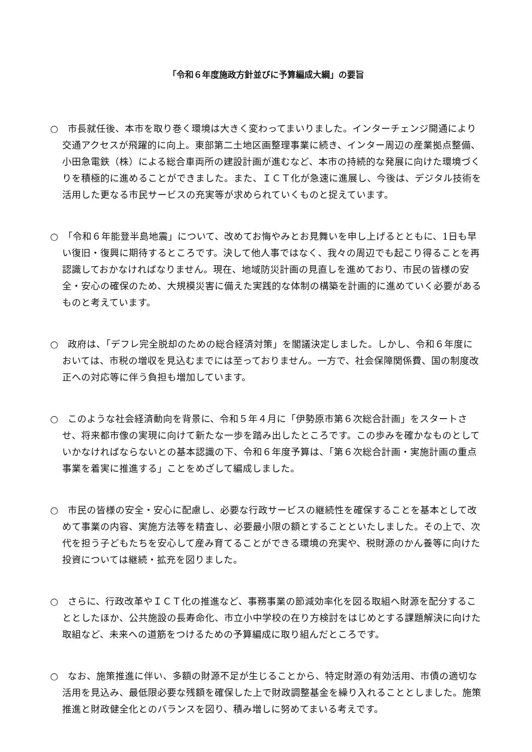「令和６年度施政方針並びに予算編成大綱」の要旨
○　市長就任後、本市を取り巻く環境は大きく変わってまいりました。インターチェンジ開通により交通アクセスが飛躍的に向上。東部第二土地区画整理事業に続き、インター周辺の産業拠点整備、小田急電鉄（株）による総合車両所の建設計画が進むなど、本市の持続的な発展に向けた環境づくりを積極的に進めることができました。また、ＩＣＴ化が急速に進展し、今後は、デジタル技術を活用した更なる市民サービスの充実等が求められていくものと捉えています。
○　「令和６年能登半島地震」について、改めてお悔やみとお見舞いを申し上げるとともに、1日も早い復旧・復興に期待するところです。決して他人事ではなく、我々の周辺でも起こり得ることを再認識しておかなければなりません。現在、地域防災計画の見直しを進めており、市民の皆様の安全・安心の確保のため、大規模災害に備えた実践的な体制の構築を計画的に進めていく必要があるものと考えています。
○　政府は、「デフレ完全脱却のための総合経済対策」を閣議決定しました。しかし、令和６年度においては、市税の増収を見込むまでには至っておりません。一方で、社会保障関係費、国の制度改正への対応等に伴う負担も増加しています。
○　このような社会経済動向を背景に、令和５年４月に「伊勢原市第６次総合計画」をスタートさせ、将来都市像の実現に向けて新たな一歩を踏み出したところです。この歩みを確かなものとしていかなければならないとの基本認識の下、令和６年度予算は、「第６次総合計画・実施計画の重点事業を着実に推進する」ことをめざして編成しました。
○　市民の皆様の安全・安心に配慮し、必要な行政サービスの継続性を確保することを基本として改めて事業の内容、実施方法等を精査し、必要最小限の額とすることといたしました。その上で、次代を担う子どもたちを安心して産み育てることができる環境の充実や、税財源のかん養等に向けた投資については継続・拡充を図りました。
○　さらに、行政改革やＩＣＴ化の推進など、事務事業の節減効率化を図る取組へ財源を配分することとしたほか、公共施設の長寿命化、市立小中学校の在り方検討をはじめとする課題解決に向けた取組など、未来への道筋をつけるための予算編成に取り組んだところです。
○　なお、施策推進に伴い、多額の財源不足が生じることから、特定財源の有効活用、市債の適切な活用を見込み、最低限必要な残額を確保した上で財政調整基金を繰り入れることとしました。施策推進と財政健全化とのバランスを図り、積み増しに努めてまいる考えです。